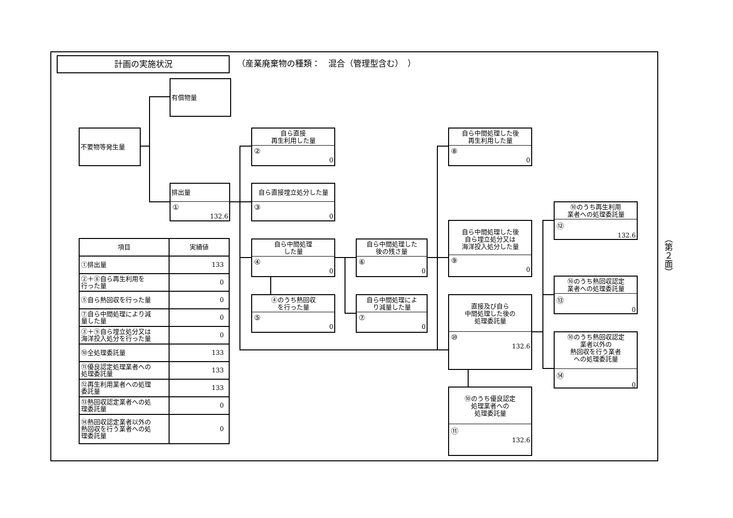計画の実施状況
（産業廃棄物の種類：　混合（管理型含む）　）
有償物量
不要物等発生量
排出量
①
132.6
自ら直接
再生利用した量
②
0
自ら直接埋立処分した量
③
0
自ら中間処理
した量
④
0
④のうち熱回収
を行った量
⑤
0
自ら中間処理した
後の残さ量
⑥
0
自ら中間処理によ
り減量した量
⑦
0
自ら中間処理した後
再生利用した量
⑧
0
自ら中間処理した後
自ら埋立処分又は
海洋投入処分した量
⑨
0
直接及び自ら
中間処理した後の
処理委託量
⑩
132.6
⑩のうち優良認定
処理業者への
処理委託量
⑪
132.6
⑩のうち再生利用
業者への処理委託量
⑫
132.6
⑩のうち熱回収認定
業者への処理委託量
⑬
0
⑩のうち熱回収認定
業者以外の
熱回収を行う業者
への処理委託量
⑭
0
| 項目 | 実績値 |
| --- | --- |
| ①排出量 | 133 |
| ②＋⑧自ら再生利用を 行った量 | 0 |
| ⑤自ら熱回収を行った量 | 0 |
| ⑦自ら中間処理により減 量した量 | 0 |
| ③＋⑨自ら埋立処分又は 海洋投入処分を行った量 | 0 |
| ⑩全処理委託量 | 133 |
| ⑪優良認定処理業者への 処理委託量 | 133 |
| ⑫再生利用業者への処理 委託量 | 133 |
| ⑬熱回収認定業者への処 理委託量 | 0 |
| ⑭熱回収認定業者以外の 熱回収を行う業者への処 理委託量 | 0 |
（第２面）